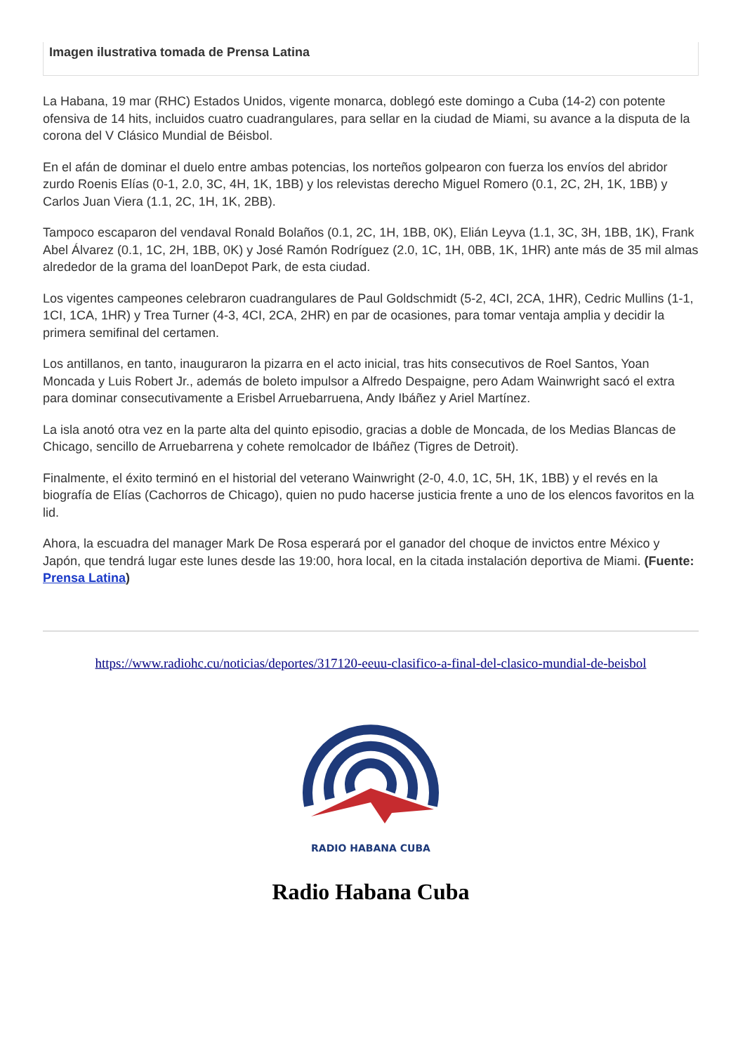Imagen ilustrativa tomada de Prensa Latina
La Habana, 19 mar (RHC) Estados Unidos, vigente monarca, doblegó este domingo a Cuba (14-2) con potente ofensiva de 14 hits, incluidos cuatro cuadrangulares, para sellar en la ciudad de Miami, su avance a la disputa de la corona del V Clásico Mundial de Béisbol.
En el afán de dominar el duelo entre ambas potencias, los norteños golpearon con fuerza los envíos del abridor zurdo Roenis Elías (0-1, 2.0, 3C, 4H, 1K, 1BB) y los relevistas derecho Miguel Romero (0.1, 2C, 2H, 1K, 1BB) y Carlos Juan Viera (1.1, 2C, 1H, 1K, 2BB).
Tampoco escaparon del vendaval Ronald Bolaños (0.1, 2C, 1H, 1BB, 0K), Elián Leyva (1.1, 3C, 3H, 1BB, 1K), Frank Abel Álvarez (0.1, 1C, 2H, 1BB, 0K) y José Ramón Rodríguez (2.0, 1C, 1H, 0BB, 1K, 1HR) ante más de 35 mil almas alrededor de la grama del loanDepot Park, de esta ciudad.
Los vigentes campeones celebraron cuadrangulares de Paul Goldschmidt (5-2, 4CI, 2CA, 1HR), Cedric Mullins (1-1, 1CI, 1CA, 1HR) y Trea Turner (4-3, 4CI, 2CA, 2HR) en par de ocasiones, para tomar ventaja amplia y decidir la primera semifinal del certamen.
Los antillanos, en tanto, inauguraron la pizarra en el acto inicial, tras hits consecutivos de Roel Santos, Yoan Moncada y Luis Robert Jr., además de boleto impulsor a Alfredo Despaigne, pero Adam Wainwright sacó el extra para dominar consecutivamente a Erisbel Arruebarruena, Andy Ibáñez y Ariel Martínez.
La isla anotó otra vez en la parte alta del quinto episodio, gracias a doble de Moncada, de los Medias Blancas de Chicago, sencillo de Arruebarrena y cohete remolcador de Ibáñez (Tigres de Detroit).
Finalmente, el éxito terminó en el historial del veterano Wainwright (2-0, 4.0, 1C, 5H, 1K, 1BB) y el revés en la biografía de Elías (Cachorros de Chicago), quien no pudo hacerse justicia frente a uno de los elencos favoritos en la lid.
Ahora, la escuadra del manager Mark De Rosa esperará por el ganador del choque de invictos entre México y Japón, que tendrá lugar este lunes desde las 19:00, hora local, en la citada instalación deportiva de Miami. (Fuente: Prensa Latina)
https://www.radiohc.cu/noticias/deportes/317120-eeuu-clasifico-a-final-del-clasico-mundial-de-beisbol
RADIO HABANA CUBA
Radio Habana Cuba